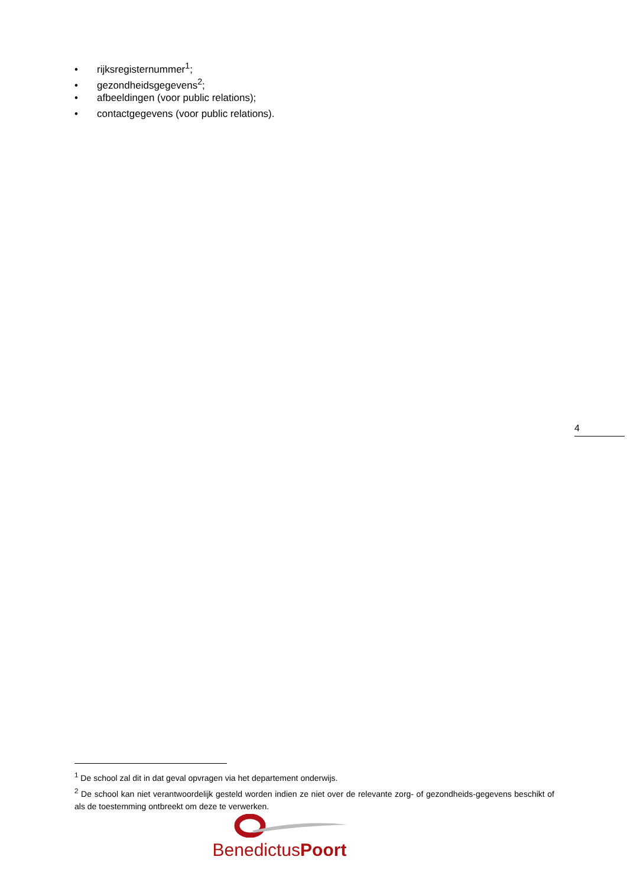• rijksregisternummer<sup>1</sup>;
• gezondheidsgegevens<sup>2</sup>;
• afbeeldingen (voor public relations);
• contactgegevens (voor public relations).
4
<sup>1</sup> De school zal dit in dat geval opvragen via het departement onderwijs.
<sup>2</sup> De school kan niet verantwoordelijk gesteld worden indien ze niet over de relevante zorg- of gezondheids-gegevens beschikt of als de toestemming ontbreekt om deze te verwerken.
BenedictusPoort